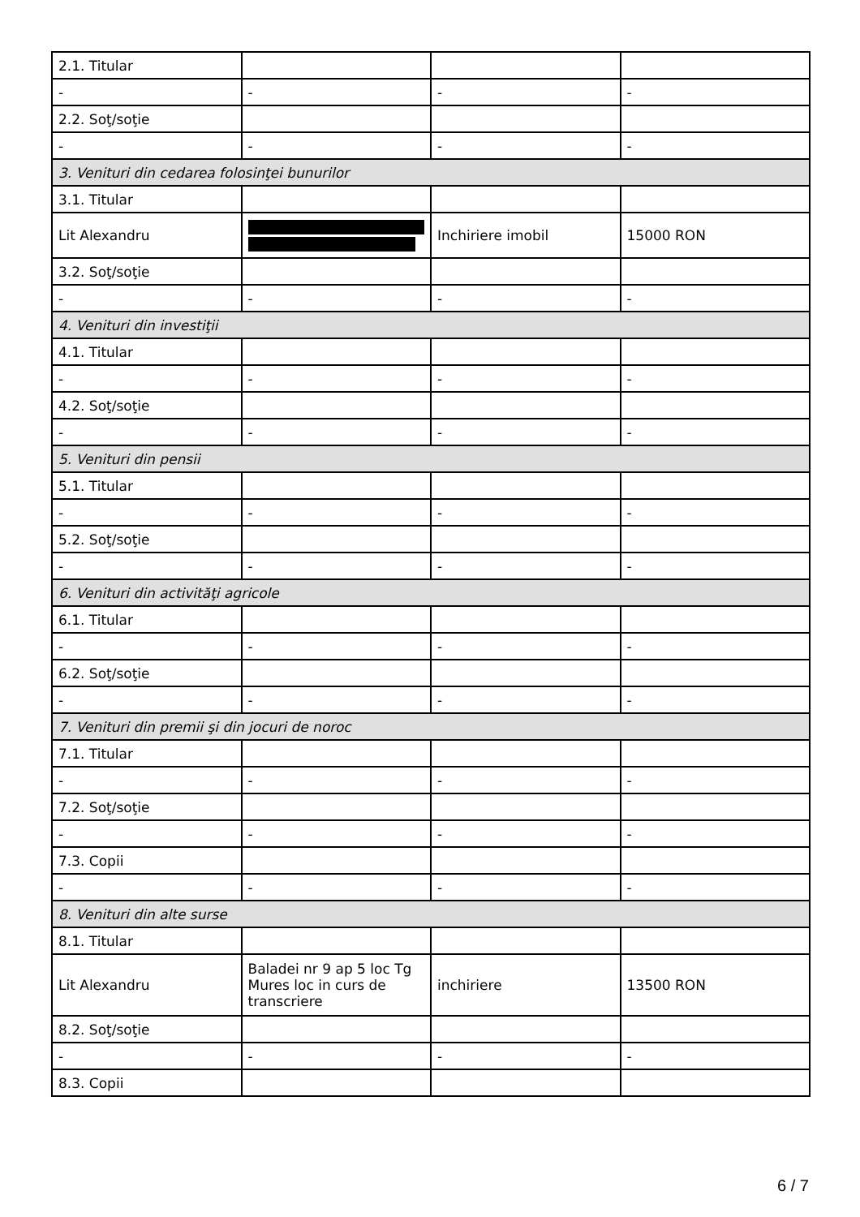| 2.1. Titular | | | |
| - | - | - | - |
| 2.2. Soţ/soţie | | | |
| - | - | - | - |
| 3. Venituri din cedarea folosinţei bunurilor | | | |
| 3.1. Titular | | | |
| Lit Alexandru | | Inchiriere imobil | 15000 RON |
| 3.2. Soţ/soţie | | | |
| - | - | - | - |
| 4. Venituri din investiţii | | | |
| 4.1. Titular | | | |
| - | - | - | - |
| 4.2. Soţ/soţie | | | |
| - | - | - | - |
| 5. Venituri din pensii | | | |
| 5.1. Titular | | | |
| - | - | - | - |
| 5.2. Soţ/soţie | | | |
| - | - | - | - |
| 6. Venituri din activităţi agricole | | | |
| 6.1. Titular | | | |
| - | - | - | - |
| 6.2. Soţ/soţie | | | |
| - | - | - | - |
| 7. Venituri din premii şi din jocuri de noroc | | | |
| 7.1. Titular | | | |
| - | - | - | - |
| 7.2. Soţ/soţie | | | |
| - | - | - | - |
| 7.3. Copii | | | |
| - | - | - | - |
| 8. Venituri din alte surse | | | |
| 8.1. Titular | | | |
| Lit Alexandru | Baladei nr 9 ap 5 loc Tg Mures loc in curs de transcriere | inchiriere | 13500 RON |
| 8.2. Soţ/soţie | | | |
| - | - | - | - |
| 8.3. Copii | | | |
6 / 7